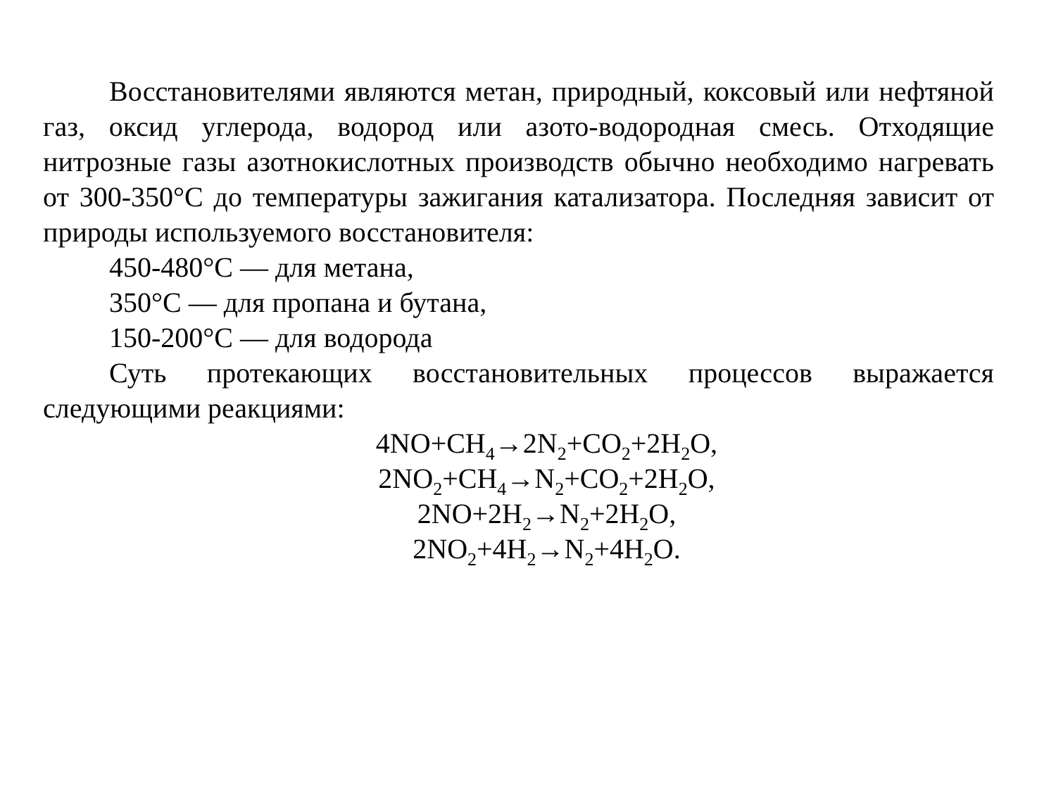Восстановителями являются метан, природный, коксовый или нефтяной газ, оксид углерода, водород или азото-водородная смесь. Отходящие нитрозные газы азотнокислотных производств обычно необходимо нагревать от 300-350°С до температуры зажигания катализатора. Последняя зависит от природы используемого восстановителя:
450-480°С — для метана,
350°С — для пропана и бутана,
150-200°С — для водорода
Суть протекающих восстановительных процессов выражается следующими реакциями:
4NO+CH<sub>4</sub>→2N<sub>2</sub>+CO<sub>2</sub>+2H<sub>2</sub>O,
2NO<sub>2</sub>+CH<sub>4</sub>→N<sub>2</sub>+CO<sub>2</sub>+2H<sub>2</sub>O,
2NO+2H<sub>2</sub>→N<sub>2</sub>+2H<sub>2</sub>O,
2NO<sub>2</sub>+4H<sub>2</sub>→N<sub>2</sub>+4H<sub>2</sub>O.